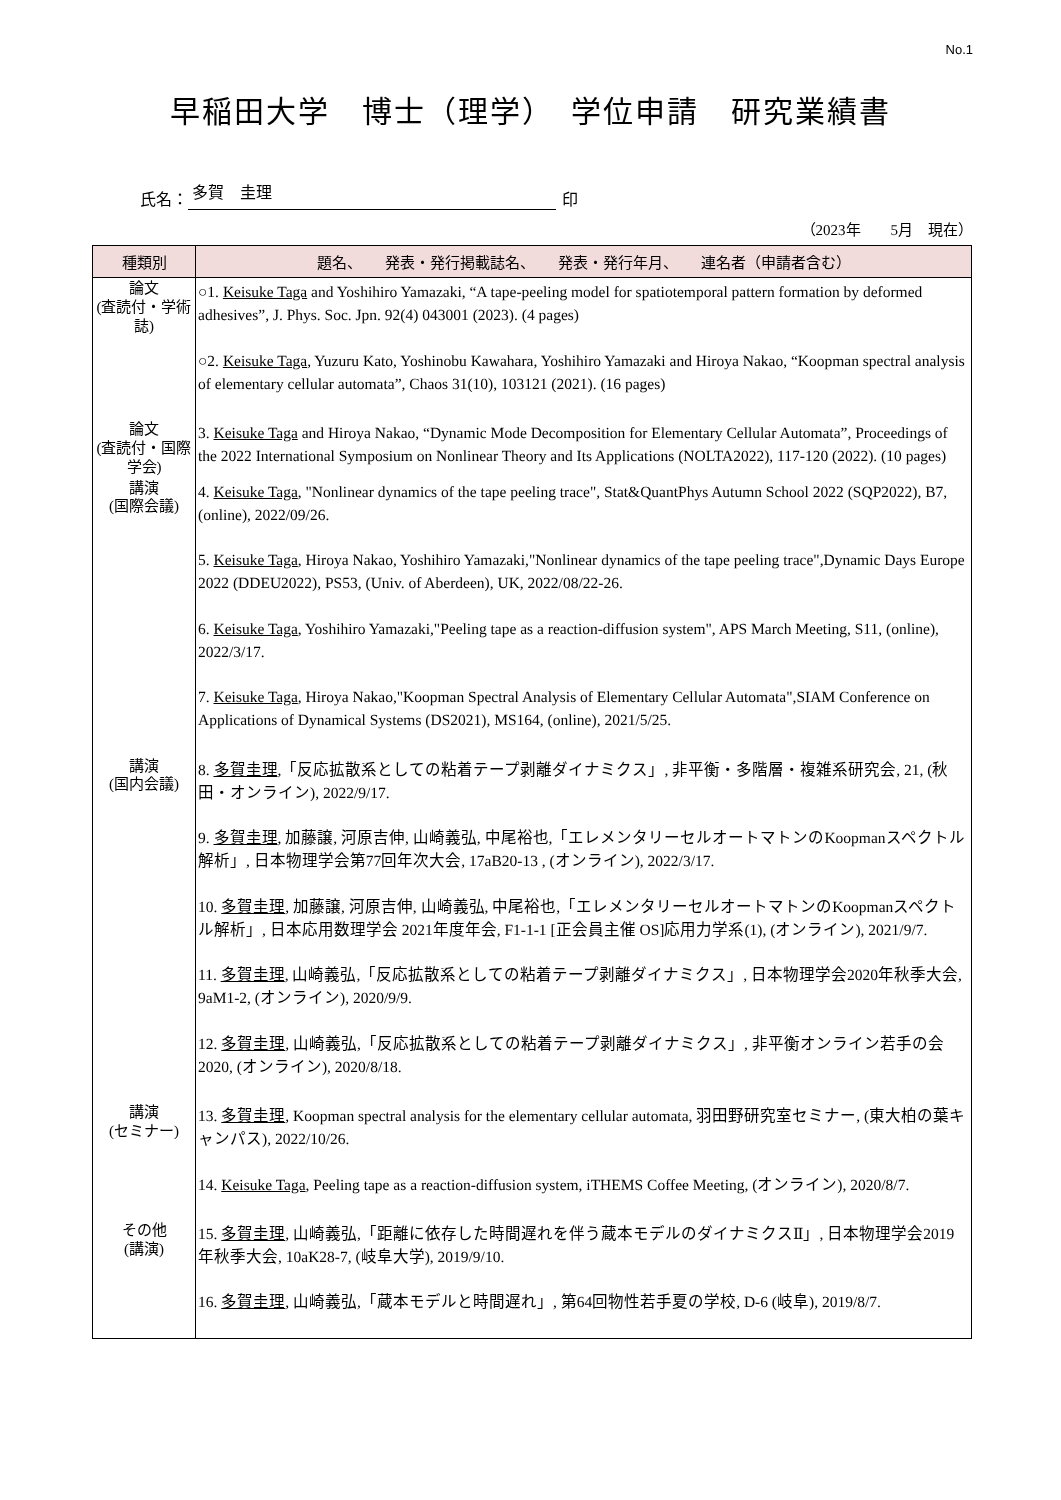No.1
早稲田大学　博士（理学）　学位申請　研究業績書
氏名： 多賀　圭理 印
（2023年　　5月　現在）
| 種類別 | 題名、 発表・発行掲載誌名、 発表・発行年月、 連名者（申請者含む） |
| --- | --- |
| 論文 (査読付・学術誌) | ○1. Keisuke Taga and Yoshihiro Yamazaki, “A tape-peeling model for spatiotemporal pattern formation by deformed adhesives”, J. Phys. Soc. Jpn. 92(4) 043001 (2023). (4 pages) ○2. Keisuke Taga , Yuzuru Kato, Yoshinobu Kawahara, Yoshihiro Yamazaki and Hiroya Nakao, “Koopman spectral analysis of elementary cellular automata”, Chaos 31(10), 103121 (2021). (16 pages) |
| 論文 (査読付・国際学会) | 3. Keisuke Taga and Hiroya Nakao, “Dynamic Mode Decomposition for Elementary Cellular Automata”, Proceedings of the 2022 International Symposium on Nonlinear Theory and Its Applications (NOLTA2022), 117-120 (2022). (10 pages) |
| 講演 (国際会議) | 4. Keisuke Taga , "Nonlinear dynamics of the tape peeling trace", Stat&QuantPhys Autumn School 2022 (SQP2022), B7, (online), 2022/09/26. 5. Keisuke Taga , Hiroya Nakao, Yoshihiro Yamazaki,"Nonlinear dynamics of the tape peeling trace",Dynamic Days Europe 2022 (DDEU2022), PS53, (Univ. of Aberdeen), UK, 2022/08/22-26. 6. Keisuke Taga , Yoshihiro Yamazaki,"Peeling tape as a reaction-diffusion system", APS March Meeting, S11, (online), 2022/3/17. 7. Keisuke Taga , Hiroya Nakao,"Koopman Spectral Analysis of Elementary Cellular Automata",SIAM Conference on Applications of Dynamical Systems (DS2021), MS164, (online), 2021/5/25. |
| 講演 (国内会議) | 8. 多賀圭理 ,「反応拡散系としての粘着テープ剥離ダイナミクス」, 非平衡・多階層・複雑系研究会, 21, (秋田・オンライン), 2022/9/17. 9. 多賀圭理 , 加藤譲, 河原吉伸, 山崎義弘, 中尾裕也,「エレメンタリーセルオートマトンのKoopmanスペクトル解析」, 日本物理学会第77回年次大会, 17aB20-13 , (オンライン), 2022/3/17. 10. 多賀圭理 , 加藤譲, 河原吉伸, 山崎義弘, 中尾裕也,「エレメンタリーセルオートマトンのKoopmanスペクトル解析」, 日本応用数理学会 2021年度年会, F1-1-1 [正会員主催 OS]応用力学系(1), (オンライン), 2021/9/7. 11. 多賀圭理 , 山崎義弘,「反応拡散系としての粘着テープ剥離ダイナミクス」, 日本物理学会2020年秋季大会, 9aM1-2, (オンライン), 2020/9/9. 12. 多賀圭理 , 山崎義弘,「反応拡散系としての粘着テープ剥離ダイナミクス」, 非平衡オンライン若手の会2020, (オンライン), 2020/8/18. |
| 講演 (セミナー) | 13. 多賀圭理 , Koopman spectral analysis for the elementary cellular automata, 羽田野研究室セミナー, (東大柏の葉キャンパス), 2022/10/26. 14. Keisuke Taga , Peeling tape as a reaction-diffusion system, iTHEMS Coffee Meeting, (オンライン), 2020/8/7. |
| その他 (講演) | 15. 多賀圭理 , 山崎義弘,「距離に依存した時間遅れを伴う蔵本モデルのダイナミクスⅡ」, 日本物理学会2019年秋季大会, 10aK28-7, (岐阜大学), 2019/9/10. 16. 多賀圭理 , 山崎義弘,「蔵本モデルと時間遅れ」, 第64回物性若手夏の学校, D-6 (岐阜), 2019/8/7. |